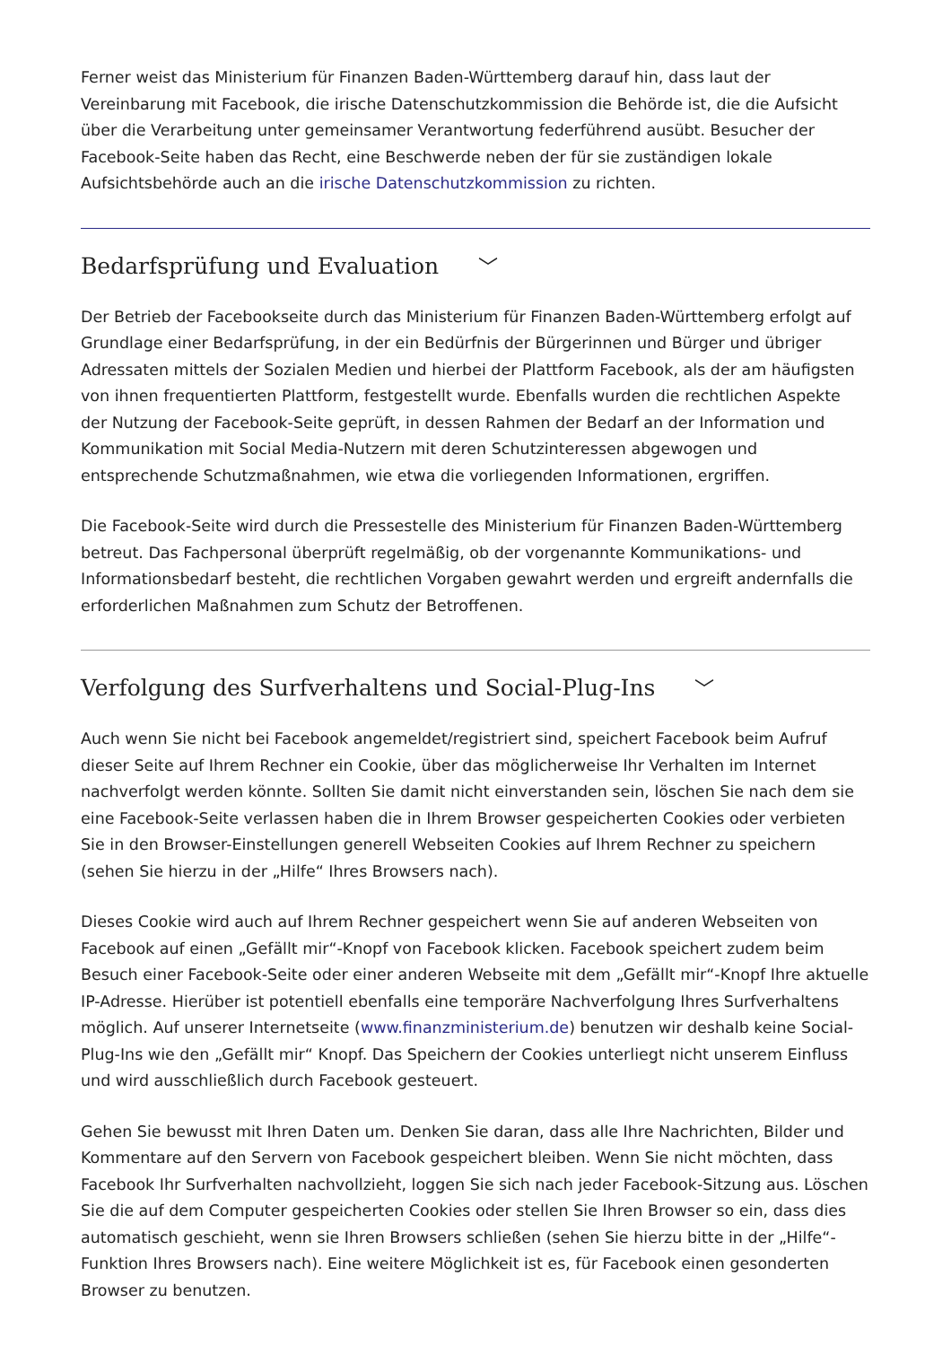Ferner weist das Ministerium für Finanzen Baden-Württemberg darauf hin, dass laut der Vereinbarung mit Facebook, die irische Datenschutzkommission die Behörde ist, die die Aufsicht über die Verarbeitung unter gemeinsamer Verantwortung federführend ausübt. Besucher der Facebook-Seite haben das Recht, eine Beschwerde neben der für sie zuständigen lokale Aufsichtsbehörde auch an die irische Datenschutzkommission zu richten.
Bedarfsprüfung und Evaluation ﹀
Der Betrieb der Facebookseite durch das Ministerium für Finanzen Baden-Württemberg erfolgt auf Grundlage einer Bedarfsprüfung, in der ein Bedürfnis der Bürgerinnen und Bürger und übriger Adressaten mittels der Sozialen Medien und hierbei der Plattform Facebook, als der am häufigsten von ihnen frequentierten Plattform, festgestellt wurde. Ebenfalls wurden die rechtlichen Aspekte der Nutzung der Facebook-Seite geprüft, in dessen Rahmen der Bedarf an der Information und Kommunikation mit Social Media-Nutzern mit deren Schutzinteressen abgewogen und entsprechende Schutzmaßnahmen, wie etwa die vorliegenden Informationen, ergriffen.
Die Facebook-Seite wird durch die Pressestelle des Ministerium für Finanzen Baden-Württemberg betreut. Das Fachpersonal überprüft regelmäßig, ob der vorgenannte Kommunikations- und Informationsbedarf besteht, die rechtlichen Vorgaben gewahrt werden und ergreift andernfalls die erforderlichen Maßnahmen zum Schutz der Betroffenen.
Verfolgung des Surfverhaltens und Social-Plug-Ins ﹀
Auch wenn Sie nicht bei Facebook angemeldet/registriert sind, speichert Facebook beim Aufruf dieser Seite auf Ihrem Rechner ein Cookie, über das möglicherweise Ihr Verhalten im Internet nachverfolgt werden könnte. Sollten Sie damit nicht einverstanden sein, löschen Sie nach dem sie eine Facebook-Seite verlassen haben die in Ihrem Browser gespeicherten Cookies oder verbieten Sie in den Browser-Einstellungen generell Webseiten Cookies auf Ihrem Rechner zu speichern (sehen Sie hierzu in der „Hilfe“ Ihres Browsers nach).
Dieses Cookie wird auch auf Ihrem Rechner gespeichert wenn Sie auf anderen Webseiten von Facebook auf einen „Gefällt mir“-Knopf von Facebook klicken. Facebook speichert zudem beim Besuch einer Facebook-Seite oder einer anderen Webseite mit dem „Gefällt mir“-Knopf Ihre aktuelle IP-Adresse. Hierüber ist potentiell ebenfalls eine temporäre Nachverfolgung Ihres Surfverhaltens möglich. Auf unserer Internetseite (www.finanzministerium.de) benutzen wir deshalb keine Social-Plug-Ins wie den „Gefällt mir“ Knopf. Das Speichern der Cookies unterliegt nicht unserem Einfluss und wird ausschließlich durch Facebook gesteuert.
Gehen Sie bewusst mit Ihren Daten um. Denken Sie daran, dass alle Ihre Nachrichten, Bilder und Kommentare auf den Servern von Facebook gespeichert bleiben. Wenn Sie nicht möchten, dass Facebook Ihr Surfverhalten nachvollzieht, loggen Sie sich nach jeder Facebook-Sitzung aus. Löschen Sie die auf dem Computer gespeicherten Cookies oder stellen Sie Ihren Browser so ein, dass dies automatisch geschieht, wenn sie Ihren Browsers schließen (sehen Sie hierzu bitte in der „Hilfe“-Funktion Ihres Browsers nach). Eine weitere Möglichkeit ist es, für Facebook einen gesonderten Browser zu benutzen.